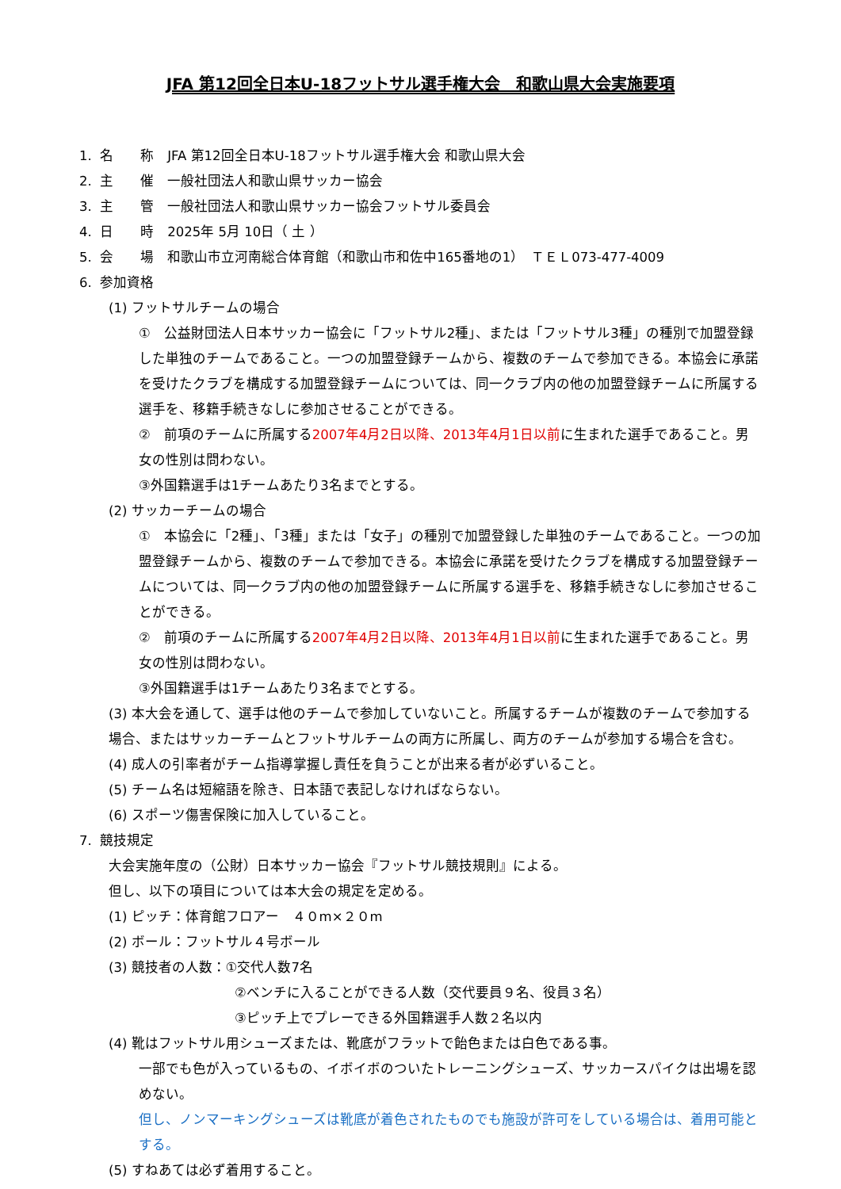JFA 第12回全日本U-18フットサル選手権大会　和歌山県大会実施要項
1. 名　　称　JFA 第12回全日本U-18フットサル選手権大会 和歌山県大会
2. 主　　催　一般社団法人和歌山県サッカー協会
3. 主　　管　一般社団法人和歌山県サッカー協会フットサル委員会
4. 日　　時　2025年 5月 10日（ 土 ）
5. 会　　場　和歌山市立河南総合体育館（和歌山市和佐中165番地の1）　ＴＥＬ073-477-4009
6. 参加資格
(1) フットサルチームの場合
①　公益財団法人日本サッカー協会に「フットサル2種」、または「フットサル3種」の種別で加盟登録した単独のチームであること。一つの加盟登録チームから、複数のチームで参加できる。本協会に承諾を受けたクラブを構成する加盟登録チームについては、同一クラブ内の他の加盟登録チームに所属する選手を、移籍手続きなしに参加させることができる。
②　前項のチームに所属する2007年4月2日以降、2013年4月1日以前に生まれた選手であること。男女の性別は問わない。
③外国籍選手は1チームあたり3名までとする。
(2) サッカーチームの場合
①　本協会に「2種」、「3種」または「女子」の種別で加盟登録した単独のチームであること。一つの加盟登録チームから、複数のチームで参加できる。本協会に承諾を受けたクラブを構成する加盟登録チームについては、同一クラブ内の他の加盟登録チームに所属する選手を、移籍手続きなしに参加させることができる。
②　前項のチームに所属する2007年4月2日以降、2013年4月1日以前に生まれた選手であること。男女の性別は問わない。
③外国籍選手は1チームあたり3名までとする。
(3) 本大会を通して、選手は他のチームで参加していないこと。所属するチームが複数のチームで参加する場合、またはサッカーチームとフットサルチームの両方に所属し、両方のチームが参加する場合を含む。
(4) 成人の引率者がチーム指導掌握し責任を負うことが出来る者が必ずいること。
(5) チーム名は短縮語を除き、日本語で表記しなければならない。
(6) スポーツ傷害保険に加入していること。
7. 競技規定
大会実施年度の（公財）日本サッカー協会『フットサル競技規則』による。
但し、以下の項目については本大会の規定を定める。
(1) ピッチ：体育館フロアー　４０m×２０m
(2) ボール：フットサル４号ボール
(3) 競技者の人数：①交代人数7名
②ベンチに入ることができる人数（交代要員９名、役員３名）
③ピッチ上でプレーできる外国籍選手人数２名以内
(4) 靴はフットサル用シューズまたは、靴底がフラットで飴色または白色である事。
一部でも色が入っているもの、イボイボのついたトレーニングシューズ、サッカースパイクは出場を認めない。
但し、ノンマーキングシューズは靴底が着色されたものでも施設が許可をしている場合は、着用可能とする。
(5) すねあては必ず着用すること。